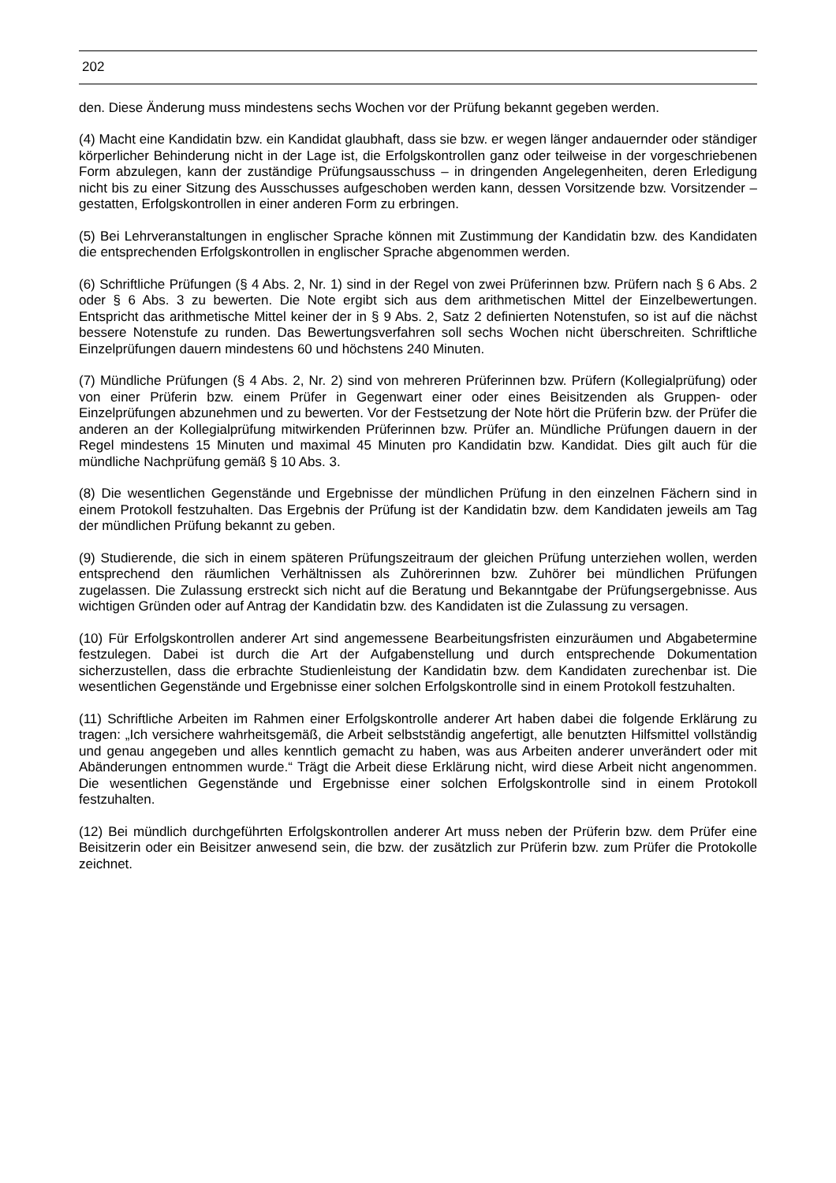202
den. Diese Änderung muss mindestens sechs Wochen vor der Prüfung bekannt gegeben werden.
(4) Macht eine Kandidatin bzw. ein Kandidat glaubhaft, dass sie bzw. er wegen länger andauernder oder ständiger körperlicher Behinderung nicht in der Lage ist, die Erfolgskontrollen ganz oder teilweise in der vorgeschriebenen Form abzulegen, kann der zuständige Prüfungsausschuss – in dringenden Angelegenheiten, deren Erledigung nicht bis zu einer Sitzung des Ausschusses aufgeschoben werden kann, dessen Vorsitzende bzw. Vorsitzender – gestatten, Erfolgskontrollen in einer anderen Form zu erbringen.
(5) Bei Lehrveranstaltungen in englischer Sprache können mit Zustimmung der Kandidatin bzw. des Kandidaten die entsprechenden Erfolgskontrollen in englischer Sprache abgenommen werden.
(6) Schriftliche Prüfungen (§ 4 Abs. 2, Nr. 1) sind in der Regel von zwei Prüferinnen bzw. Prüfern nach § 6 Abs. 2 oder § 6 Abs. 3 zu bewerten. Die Note ergibt sich aus dem arithmetischen Mittel der Einzelbewertungen. Entspricht das arithmetische Mittel keiner der in § 9 Abs. 2, Satz 2 definierten Notenstufen, so ist auf die nächst bessere Notenstufe zu runden. Das Bewertungsverfahren soll sechs Wochen nicht überschreiten. Schriftliche Einzelprüfungen dauern mindestens 60 und höchstens 240 Minuten.
(7) Mündliche Prüfungen (§ 4 Abs. 2, Nr. 2) sind von mehreren Prüferinnen bzw. Prüfern (Kollegialprüfung) oder von einer Prüferin bzw. einem Prüfer in Gegenwart einer oder eines Beisitzenden als Gruppen- oder Einzelprüfungen abzunehmen und zu bewerten. Vor der Festsetzung der Note hört die Prüferin bzw. der Prüfer die anderen an der Kollegialprüfung mitwirkenden Prüferinnen bzw. Prüfer an. Mündliche Prüfungen dauern in der Regel mindestens 15 Minuten und maximal 45 Minuten pro Kandidatin bzw. Kandidat. Dies gilt auch für die mündliche Nachprüfung gemäß § 10 Abs. 3.
(8) Die wesentlichen Gegenstände und Ergebnisse der mündlichen Prüfung in den einzelnen Fächern sind in einem Protokoll festzuhalten. Das Ergebnis der Prüfung ist der Kandidatin bzw. dem Kandidaten jeweils am Tag der mündlichen Prüfung bekannt zu geben.
(9) Studierende, die sich in einem späteren Prüfungszeitraum der gleichen Prüfung unterziehen wollen, werden entsprechend den räumlichen Verhältnissen als Zuhörerinnen bzw. Zuhörer bei mündlichen Prüfungen zugelassen. Die Zulassung erstreckt sich nicht auf die Beratung und Bekanntgabe der Prüfungsergebnisse. Aus wichtigen Gründen oder auf Antrag der Kandidatin bzw. des Kandidaten ist die Zulassung zu versagen.
(10) Für Erfolgskontrollen anderer Art sind angemessene Bearbeitungsfristen einzuräumen und Abgabetermine festzulegen. Dabei ist durch die Art der Aufgabenstellung und durch entsprechende Dokumentation sicherzustellen, dass die erbrachte Studienleistung der Kandidatin bzw. dem Kandidaten zurechenbar ist. Die wesentlichen Gegenstände und Ergebnisse einer solchen Erfolgskontrolle sind in einem Protokoll festzuhalten.
(11) Schriftliche Arbeiten im Rahmen einer Erfolgskontrolle anderer Art haben dabei die folgende Erklärung zu tragen: „Ich versichere wahrheitsgemäß, die Arbeit selbstständig angefertigt, alle benutzten Hilfsmittel vollständig und genau angegeben und alles kenntlich gemacht zu haben, was aus Arbeiten anderer unverändert oder mit Abänderungen entnommen wurde.“ Trägt die Arbeit diese Erklärung nicht, wird diese Arbeit nicht angenommen. Die wesentlichen Gegenstände und Ergebnisse einer solchen Erfolgskontrolle sind in einem Protokoll festzuhalten.
(12) Bei mündlich durchgeführten Erfolgskontrollen anderer Art muss neben der Prüferin bzw. dem Prüfer eine Beisitzerin oder ein Beisitzer anwesend sein, die bzw. der zusätzlich zur Prüferin bzw. zum Prüfer die Protokolle zeichnet.